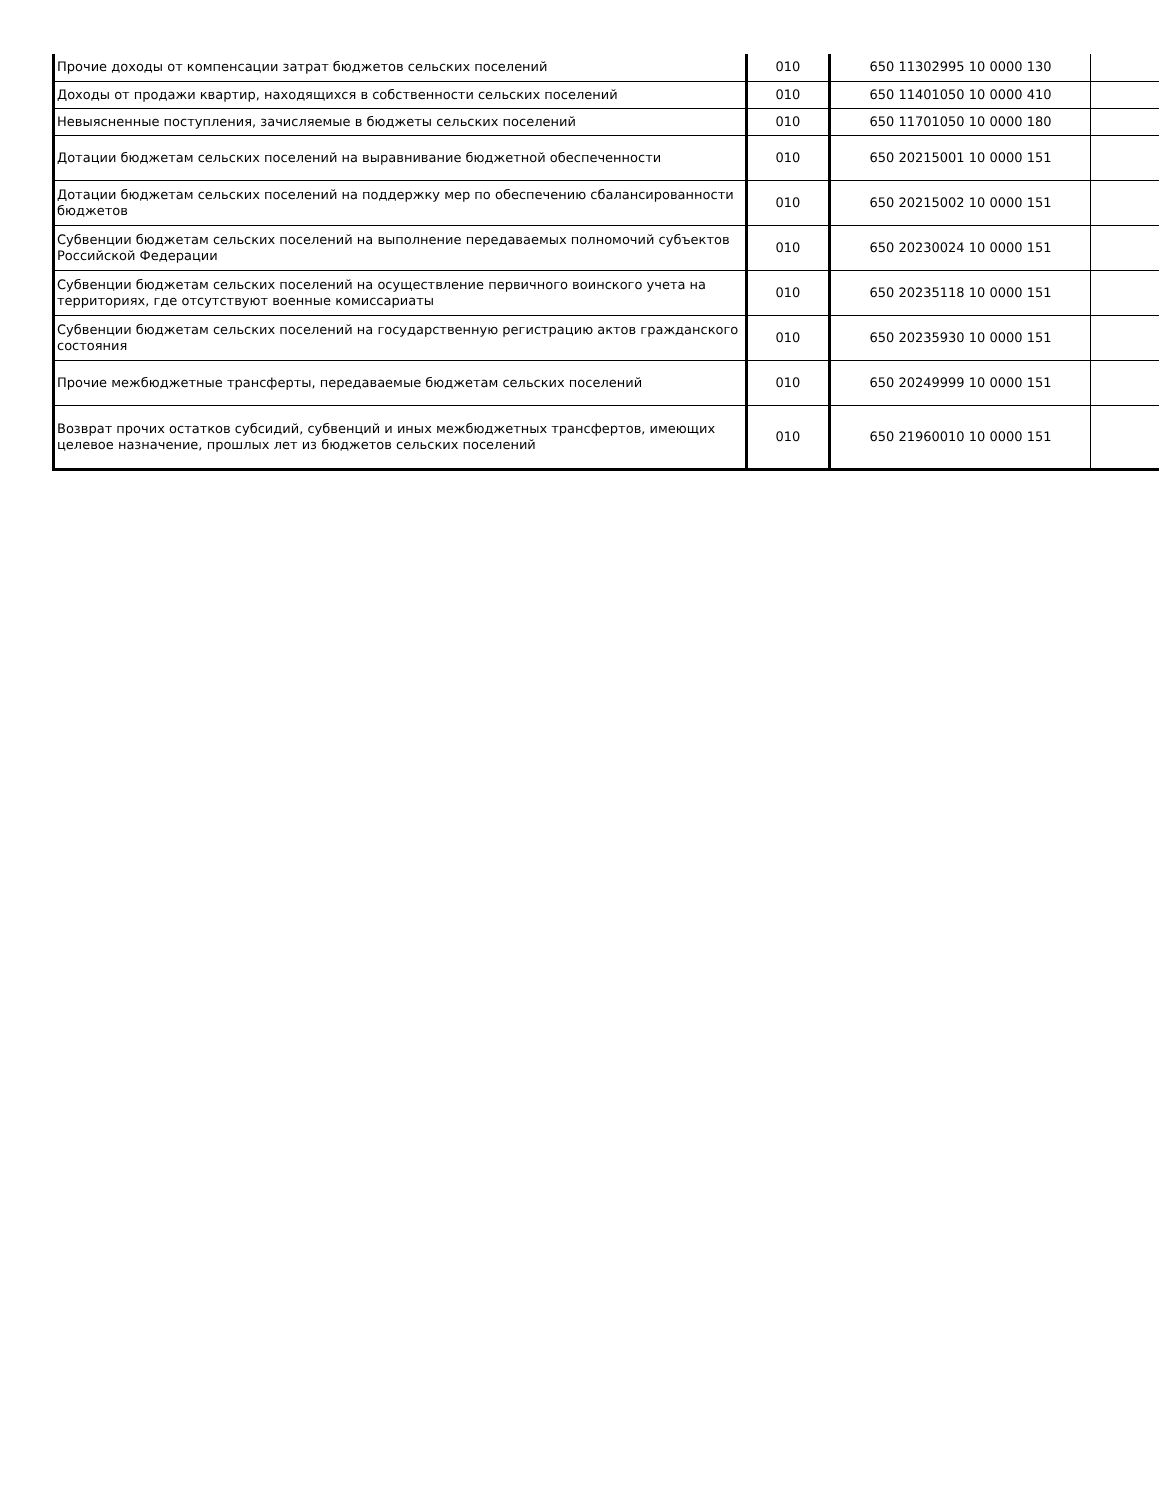| Прочие доходы от компенсации затрат бюджетов сельских поселений | 010 | 650 11302995 10 0000 130 | |
| Доходы от продажи квартир, находящихся в собственности сельских поселений | 010 | 650 11401050 10 0000 410 | |
| Невыясненные поступления, зачисляемые в бюджеты сельских поселений | 010 | 650 11701050 10 0000 180 | |
| Дотации бюджетам сельских поселений на выравнивание бюджетной обеспеченности | 010 | 650 20215001 10 0000 151 | |
| Дотации бюджетам сельских поселений на поддержку мер по обеспечению сбалансированности бюджетов | 010 | 650 20215002 10 0000 151 | |
| Субвенции бюджетам сельских поселений на выполнение передаваемых полномочий субъектов Российской Федерации | 010 | 650 20230024 10 0000 151 | |
| Субвенции бюджетам сельских поселений на осуществление первичного воинского учета на территориях, где отсутствуют военные комиссариаты | 010 | 650 20235118 10 0000 151 | |
| Субвенции бюджетам сельских поселений на государственную регистрацию актов гражданского состояния | 010 | 650 20235930 10 0000 151 | |
| Прочие межбюджетные трансферты, передаваемые бюджетам сельских поселений | 010 | 650 20249999 10 0000 151 | |
| Возврат прочих остатков субсидий, субвенций и иных межбюджетных трансфертов, имеющих целевое назначение, прошлых лет из бюджетов сельских поселений | 010 | 650 21960010 10 0000 151 | |